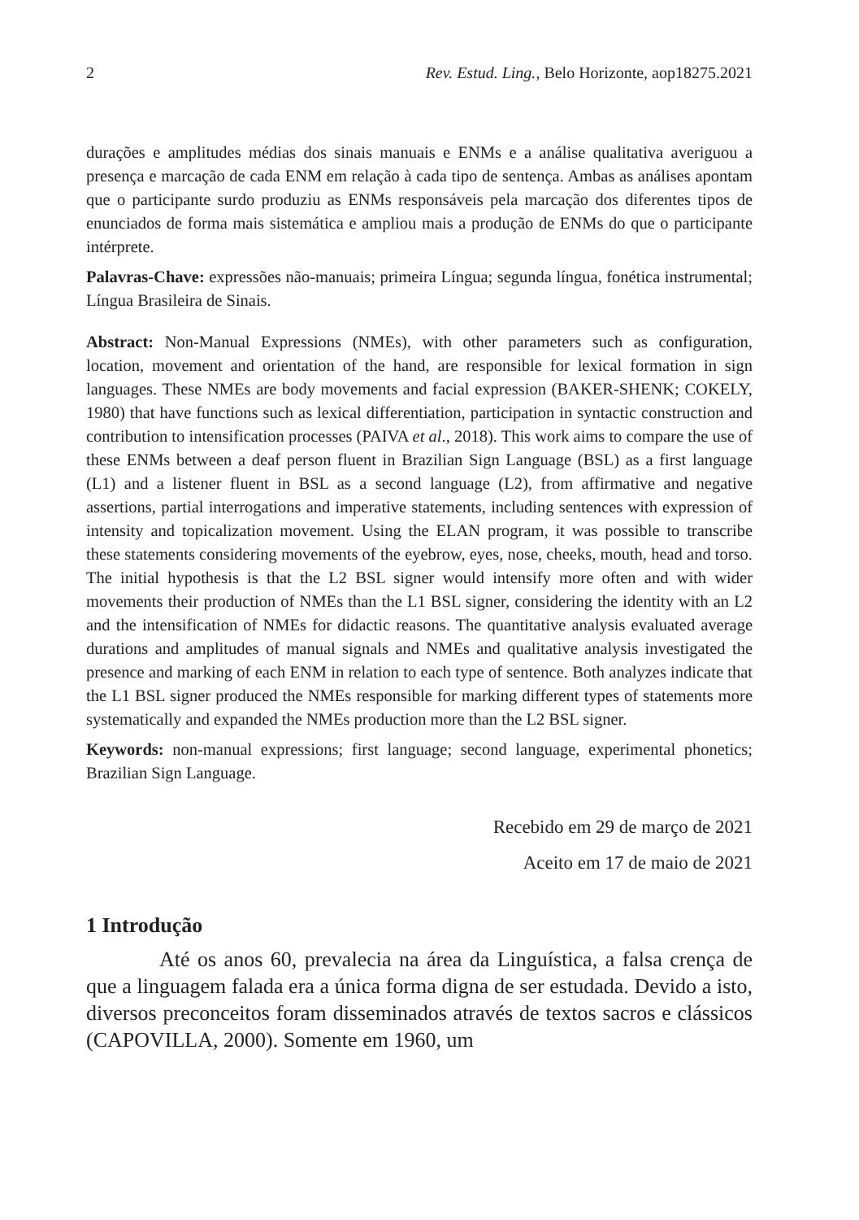2 Rev. Estud. Ling., Belo Horizonte, aop18275.2021
durações e amplitudes médias dos sinais manuais e ENMs e a análise qualitativa averiguou a presença e marcação de cada ENM em relação à cada tipo de sentença. Ambas as análises apontam que o participante surdo produziu as ENMs responsáveis pela marcação dos diferentes tipos de enunciados de forma mais sistemática e ampliou mais a produção de ENMs do que o participante intérprete.
Palavras-Chave: expressões não-manuais; primeira Língua; segunda língua, fonética instrumental; Língua Brasileira de Sinais.
Abstract: Non-Manual Expressions (NMEs), with other parameters such as configuration, location, movement and orientation of the hand, are responsible for lexical formation in sign languages. These NMEs are body movements and facial expression (BAKER-SHENK; COKELY, 1980) that have functions such as lexical differentiation, participation in syntactic construction and contribution to intensification processes (PAIVA et al., 2018). This work aims to compare the use of these ENMs between a deaf person fluent in Brazilian Sign Language (BSL) as a first language (L1) and a listener fluent in BSL as a second language (L2), from affirmative and negative assertions, partial interrogations and imperative statements, including sentences with expression of intensity and topicalization movement. Using the ELAN program, it was possible to transcribe these statements considering movements of the eyebrow, eyes, nose, cheeks, mouth, head and torso. The initial hypothesis is that the L2 BSL signer would intensify more often and with wider movements their production of NMEs than the L1 BSL signer, considering the identity with an L2 and the intensification of NMEs for didactic reasons. The quantitative analysis evaluated average durations and amplitudes of manual signals and NMEs and qualitative analysis investigated the presence and marking of each ENM in relation to each type of sentence. Both analyzes indicate that the L1 BSL signer produced the NMEs responsible for marking different types of statements more systematically and expanded the NMEs production more than the L2 BSL signer.
Keywords: non-manual expressions; first language; second language, experimental phonetics; Brazilian Sign Language.
Recebido em 29 de março de 2021
Aceito em 17 de maio de 2021
1 Introdução
Até os anos 60, prevalecia na área da Linguística, a falsa crença de que a linguagem falada era a única forma digna de ser estudada. Devido a isto, diversos preconceitos foram disseminados através de textos sacros e clássicos (CAPOVILLA, 2000). Somente em 1960, um